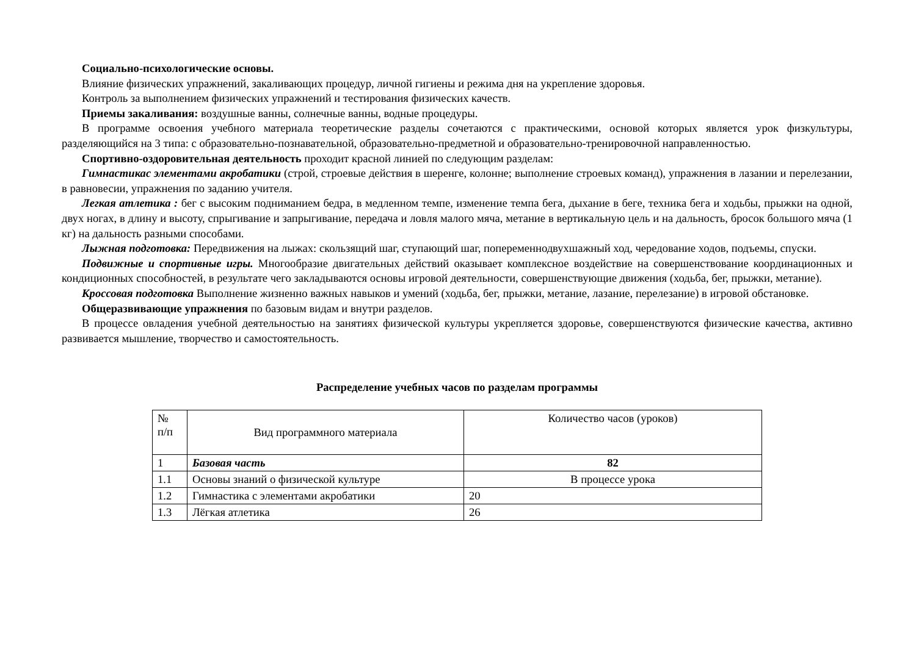Социально-психологические основы.
Влияние физических упражнений, закаливающих процедур, личной гигиены и режима дня на укрепление здоровья.
Контроль за выполнением физических упражнений и тестирования физических качеств.
Приемы закаливания: воздушные ванны, солнечные ванны, водные процедуры.
В программе освоения учебного материала теоретические разделы сочетаются с практическими, основой которых является урок физкультуры, разделяющийся на 3 типа: с образовательно-познавательной, образовательно-предметной и образовательно-тренировочной направленностью.
Спортивно-оздоровительная деятельность проходит красной линией по следующим разделам:
Гимнастикас элементами акробатики (строй, строевые действия в шеренге, колонне; выполнение строевых команд), упражнения в лазании и перелезании, в равновесии, упражнения по заданию учителя.
Легкая атлетика : бег с высоким подниманием бедра, в медленном темпе, изменение темпа бега, дыхание в беге, техника бега и ходьбы, прыжки на одной, двух ногах, в длину и высоту, спрыгивание и запрыгивание, передача и ловля малого мяча, метание в вертикальную цель и на дальность, бросок большого мяча (1 кг) на дальность разными способами.
Лыжная подготовка: Передвижения на лыжах: скользящий шаг, ступающий шаг, попеременнодвухшажный ход, чередование ходов, подъемы, спуски.
Подвижные и спортивные игры. Многообразие двигательных действий оказывает комплексное воздействие на совершенствование координационных и кондиционных способностей, в результате чего закладываются основы игровой деятельности, совершенствующие движения (ходьба, бег, прыжки, метание).
Кроссовая подготовка Выполнение жизненно важных навыков и умений (ходьба, бег, прыжки, метание, лазание, перелезание) в игровой обстановке.
Общеразвивающие упражнения по базовым видам и внутри разделов.
В процессе овладения учебной деятельностью на занятиях физической культуры укрепляется здоровье, совершенствуются физические качества, активно развивается мышление, творчество и самостоятельность.
Распределение учебных часов по разделам программы
| № п/п | Вид программного материала | Количество часов (уроков) |
| 1 | Базовая часть | 82 |
| 1.1 | Основы знаний о физической культуре | В процессе урока |
| 1.2 | Гимнастика с элементами акробатики | 20 |
| 1.3 | Лёгкая атлетика | 26 |